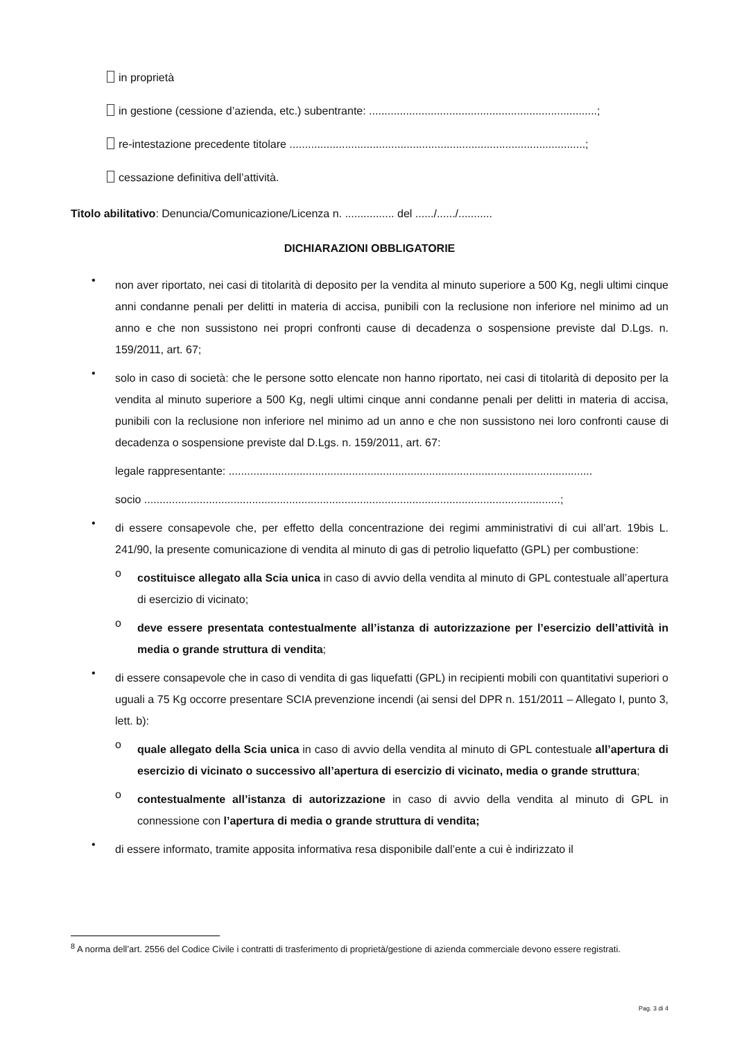in proprietà
in gestione (cessione d’azienda, etc.) subentrante: ..........................................................................;
re-intestazione precedente titolare ................................................................................................;
cessazione definitiva dell’attività.
Titolo abilitativo: Denuncia/Comunicazione/Licenza n. ................ del ....../....../...........
DICHIARAZIONI OBBLIGATORIE
•
non aver riportato, nei casi di titolarità di deposito per la vendita al minuto superiore a 500 Kg, negli ultimi cinque anni condanne penali per delitti in materia di accisa, punibili con la reclusione non inferiore nel minimo ad un anno e che non sussistono nei propri confronti cause di decadenza o sospensione previste dal D.Lgs. n. 159/2011, art. 67;
•
solo in caso di società: che le persone sotto elencate non hanno riportato, nei casi di titolarità di deposito per la vendita al minuto superiore a 500 Kg, negli ultimi cinque anni condanne penali per delitti in materia di accisa, punibili con la reclusione non inferiore nel minimo ad un anno e che non sussistono nei loro confronti cause di decadenza o sospensione previste dal D.Lgs. n. 159/2011, art. 67:
legale rappresentante: ......................................................................................................................
socio .......................................................................................................................................;
•
di essere consapevole che, per effetto della concentrazione dei regimi amministrativi di cui all’art. 19bis L. 241/90, la presente comunicazione di vendita al minuto di gas di petrolio liquefatto (GPL) per combustione:
o
costituisce allegato alla Scia unica in caso di avvio della vendita al minuto di GPL contestuale all’apertura di esercizio di vicinato;
o
deve essere presentata contestualmente all’istanza di autorizzazione per l’esercizio dell’attività in media o grande struttura di vendita;
•
di essere consapevole che in caso di vendita di gas liquefatti (GPL) in recipienti mobili con quantitativi superiori o uguali a 75 Kg occorre presentare SCIA prevenzione incendi (ai sensi del DPR n. 151/2011 – Allegato I, punto 3, lett. b):
o
quale allegato della Scia unica in caso di avvio della vendita al minuto di GPL contestuale all’apertura di esercizio di vicinato o successivo all’apertura di esercizio di vicinato, media o grande struttura;
o
contestualmente all’istanza di autorizzazione in caso di avvio della vendita al minuto di GPL in connessione con l’apertura di media o grande struttura di vendita;
•
di essere informato, tramite apposita informativa resa disponibile dall’ente a cui è indirizzato il
<sup>8</sup> A norma dell’art. 2556 del Codice Civile i contratti di trasferimento di proprietà/gestione di azienda commerciale devono essere registrati.
Pag. 3 di 4